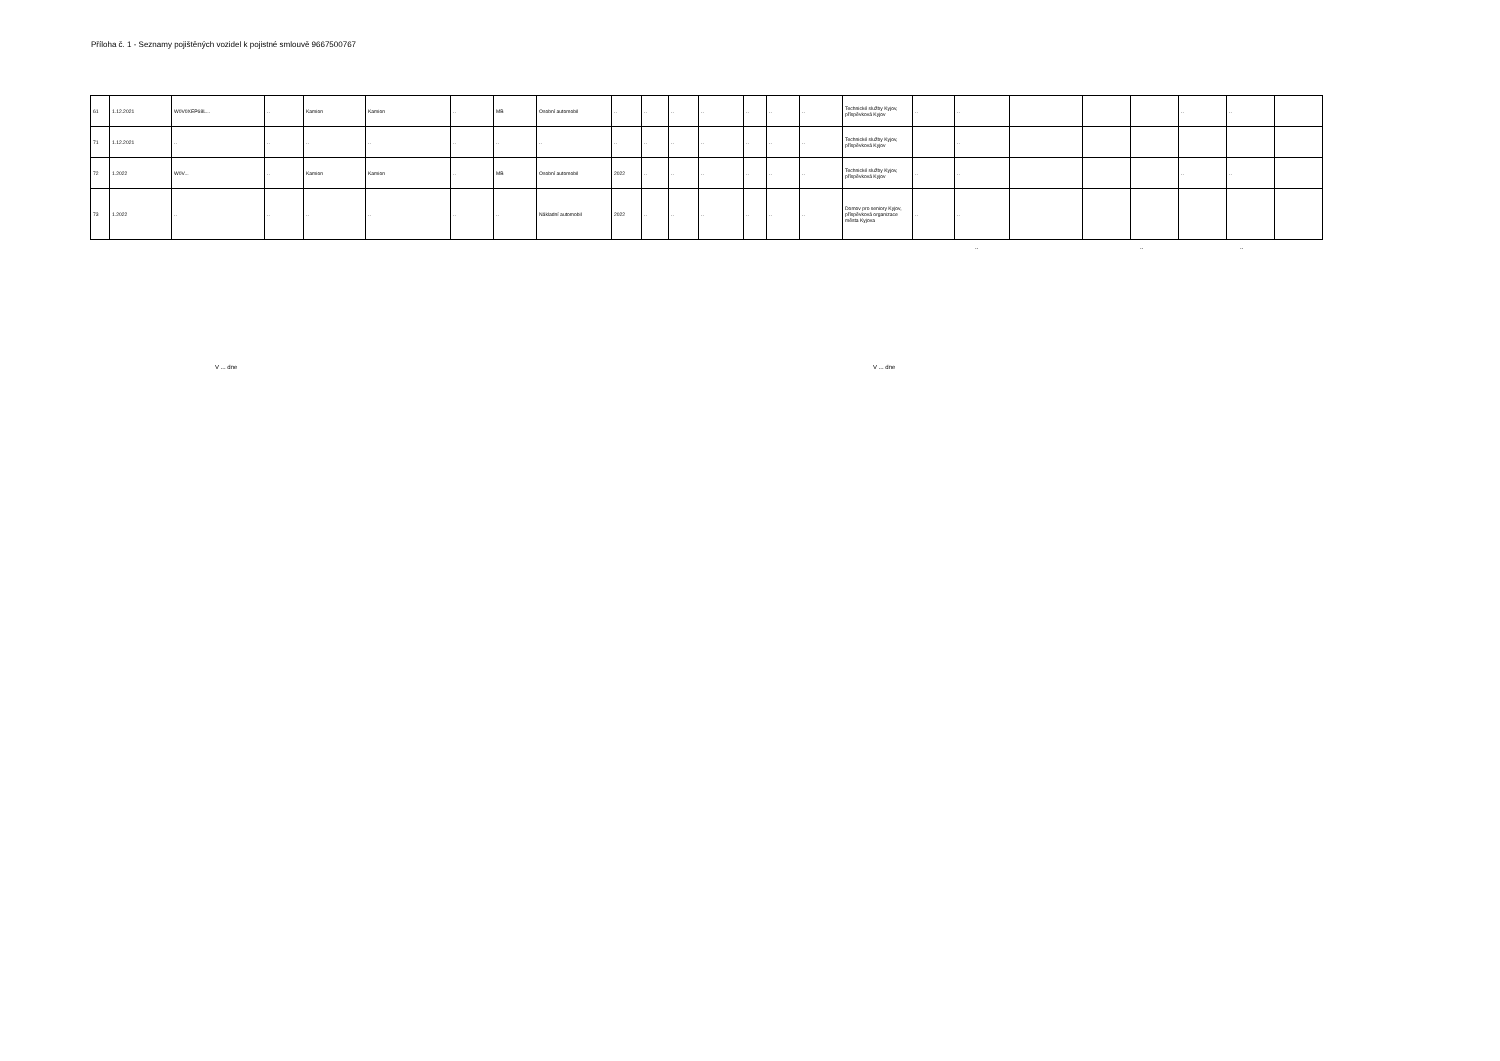Příloha č. 1 - Seznamy pojištěných vozidel k pojistné smlouvě 9667500767
| 61 | 1.12.2021 | W0V0XEP68L... | .. | Kamion | Kamion | .. | MB | Osobní automobil | .. | .. | .. | .. | .. | .. | .. | Technické služby Kyjov, příspěvková Kyjov | .. | .. | | | | .. | .. | |
| 71 | 1.12.2021 | .. | .. | .. | .. | .. | .. | .. | .. | .. | .. | .. | .. | .. | .. | Technické služby Kyjov, příspěvková Kyjov | | .. | | | | | | |
| 72 | 1.2022 | W0V... | .. | Kamion | Kamion | .. | MB | Osobní automobil | 2022 | .. | .. | .. | .. | .. | .. | Technické služby Kyjov, příspěvková Kyjov | .. | .. | | | | .. | .. | |
| 73 | 1.2022 | .. | .. | .. | .. | .. | .. | Nákladní automobil | 2022 | .. | .. | .. | .. | .. | .. | Domov pro seniory Kyjov, příspěvková organizace města Kyjova | .. | .. | | | | | | |
.. .. ..
V ... dne V ... dne